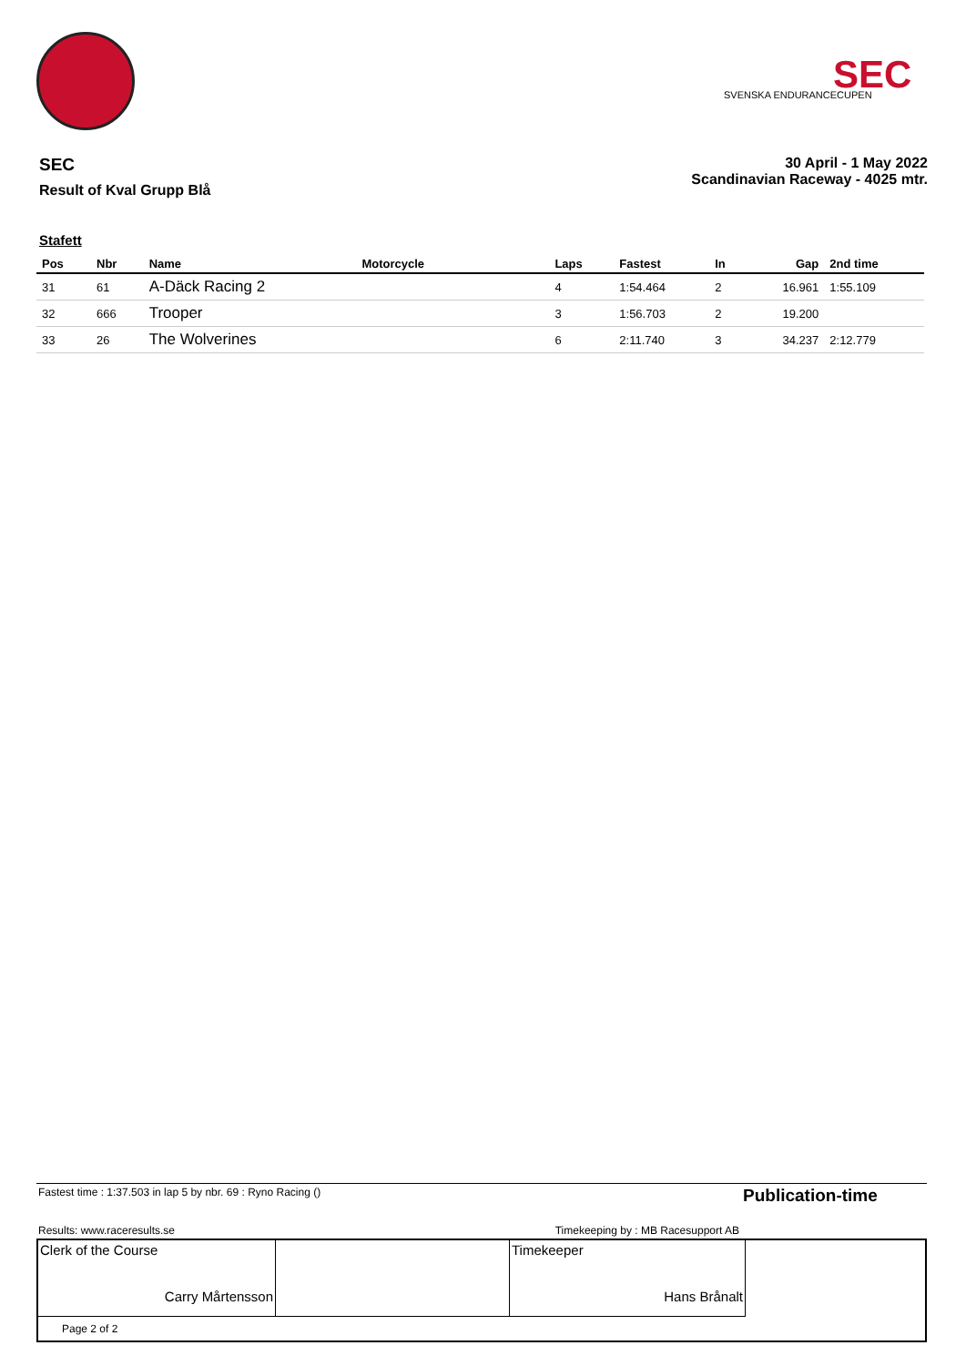SVENSKA ENDURANCECUPEN
SEC
SEC
Result of Kval Grupp Blå
30 April - 1 May 2022
Scandinavian Raceway - 4025 mtr.
Stafett
| Pos | Nbr | Name | Motorcycle | Laps | Fastest | In | Gap | 2nd time |
| --- | --- | --- | --- | --- | --- | --- | --- | --- |
| 31 | 61 | A-Däck Racing 2 | | 4 | 1:54.464 | 2 | 16.961 | 1:55.109 |
| 32 | 666 | Trooper | | 3 | 1:56.703 | 2 | 19.200 | |
| 33 | 26 | The Wolverines | | 6 | 2:11.740 | 3 | 34.237 | 2:12.779 |
| Fastest time : 1:37.503 in lap 5 by nbr. 69 : Ryno Racing () | | Publication-time |
| Results: www.raceresults.se | Timekeeping by : MB Racesupport AB | |
| Clerk of the Course Carry Mårtensson | | Timekeeper Hans Brånalt | |
| Page 2 of 2 | | | |